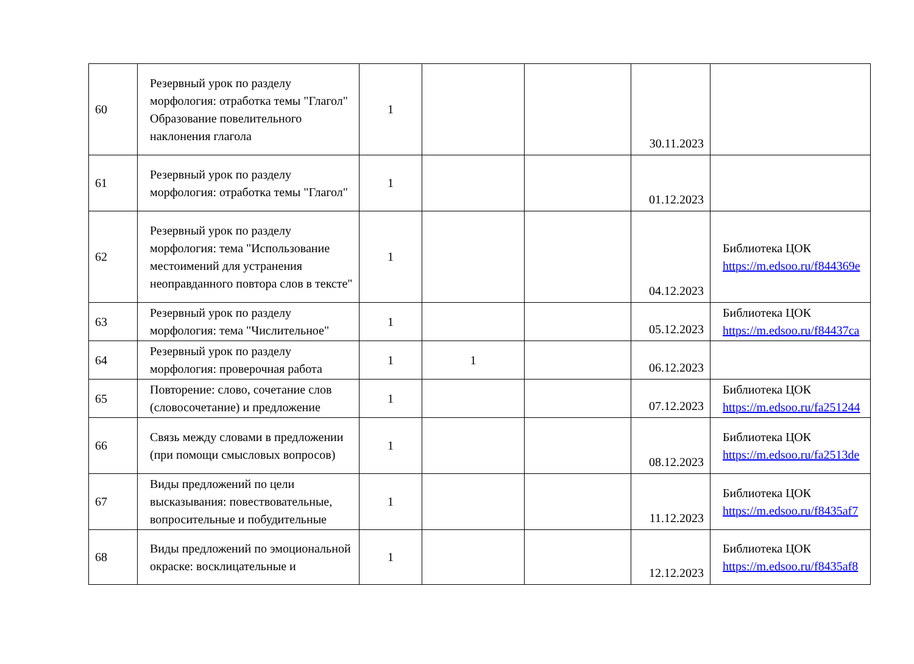| 60 | Резервный урок по разделу морфология: отработка темы "Глагол" Образование повелительного наклонения глагола | 1 | | | 30.11.2023 | |
| 61 | Резервный урок по разделу морфология: отработка темы "Глагол" | 1 | | | 01.12.2023 | |
| 62 | Резервный урок по разделу морфология: тема "Использование местоимений для устранения неоправданного повтора слов в тексте" | 1 | | | 04.12.2023 | Библиотека ЦОК https://m.edsoo.ru/f844369e |
| 63 | Резервный урок по разделу морфология: тема "Числительное" | 1 | | | 05.12.2023 | Библиотека ЦОК https://m.edsoo.ru/f84437ca |
| 64 | Резервный урок по разделу морфология: проверочная работа | 1 | 1 | | 06.12.2023 | |
| 65 | Повторение: слово, сочетание слов (словосочетание) и предложение | 1 | | | 07.12.2023 | Библиотека ЦОК https://m.edsoo.ru/fa251244 |
| 66 | Связь между словами в предложении (при помощи смысловых вопросов) | 1 | | | 08.12.2023 | Библиотека ЦОК https://m.edsoo.ru/fa2513de |
| 67 | Виды предложений по цели высказывания: повествовательные, вопросительные и побудительные | 1 | | | 11.12.2023 | Библиотека ЦОК https://m.edsoo.ru/f8435af7 |
| 68 | Виды предложений по эмоциональной окраске: восклицательные и | 1 | | | 12.12.2023 | Библиотека ЦОК https://m.edsoo.ru/f8435af8 |